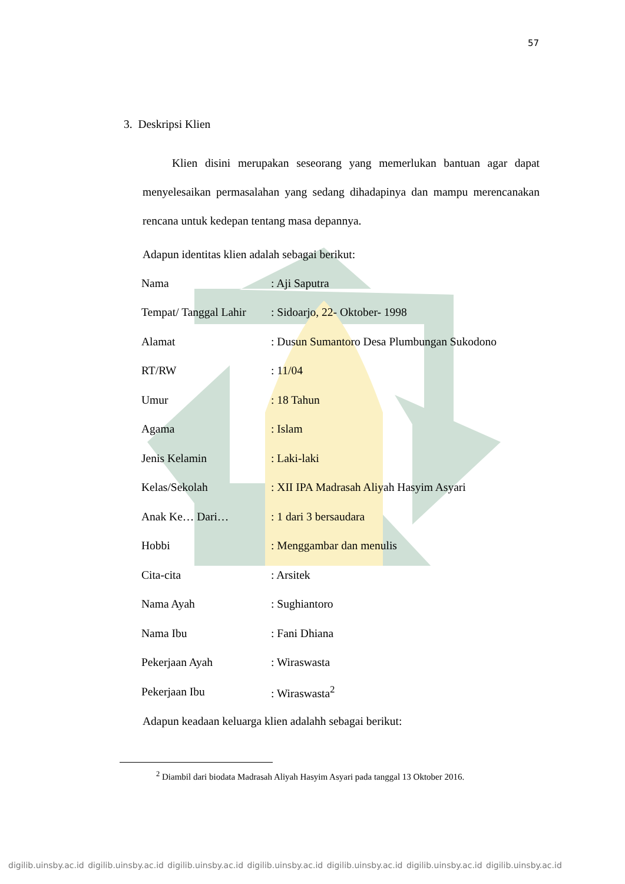57
3. Deskripsi Klien
Klien disini merupakan seseorang yang memerlukan bantuan agar dapat menyelesaikan permasalahan yang sedang dihadapinya dan mampu merencanakan rencana untuk kedepan tentang masa depannya.
Adapun identitas klien adalah sebagai berikut:
| Nama | : Aji Saputra |
| Tempat/ Tanggal Lahir | : Sidoarjo, 22- Oktober- 1998 |
| Alamat | : Dusun Sumantoro Desa Plumbungan Sukodono |
| RT/RW | : 11/04 |
| Umur | : 18 Tahun |
| Agama | : Islam |
| Jenis Kelamin | : Laki-laki |
| Kelas/Sekolah | : XII IPA Madrasah Aliyah Hasyim Asyari |
| Anak Ke… Dari… | : 1 dari 3 bersaudara |
| Hobbi | : Menggambar dan menulis |
| Cita-cita | : Arsitek |
| Nama Ayah | : Sughiantoro |
| Nama Ibu | : Fani Dhiana |
| Pekerjaan Ayah | : Wiraswasta |
| Pekerjaan Ibu | : Wiraswasta<sup>2</sup> |
Adapun keadaan keluarga klien adalahh sebagai berikut:
<sup>2</sup> Diambil dari biodata Madrasah Aliyah Hasyim Asyari pada tanggal 13 Oktober 2016.
digilib.uinsby.ac.id digilib.uinsby.ac.id digilib.uinsby.ac.id digilib.uinsby.ac.id digilib.uinsby.ac.id digilib.uinsby.ac.id digilib.uinsby.ac.id